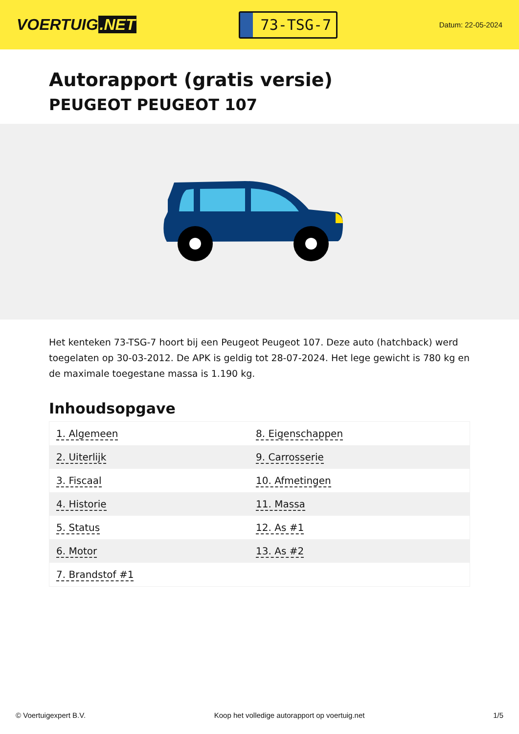VOERTUIG.NET
73-TSG-7
Datum: 22-05-2024
Autorapport (gratis versie)
PEUGEOT PEUGEOT 107
Het kenteken 73-TSG-7 hoort bij een Peugeot Peugeot 107. Deze auto (hatchback) werd toegelaten op 30-03-2012. De APK is geldig tot 28-07-2024. Het lege gewicht is 780 kg en de maximale toegestane massa is 1.190 kg.
Inhoudsopgave
| 1. Algemeen | 8. Eigenschappen |
| 2. Uiterlijk | 9. Carrosserie |
| 3. Fiscaal | 10. Afmetingen |
| 4. Historie | 11. Massa |
| 5. Status | 12. As #1 |
| 6. Motor | 13. As #2 |
| 7. Brandstof #1 | |
© Voertuigexpert B.V. Koop het volledige autorapport op voertuig.net
1/5